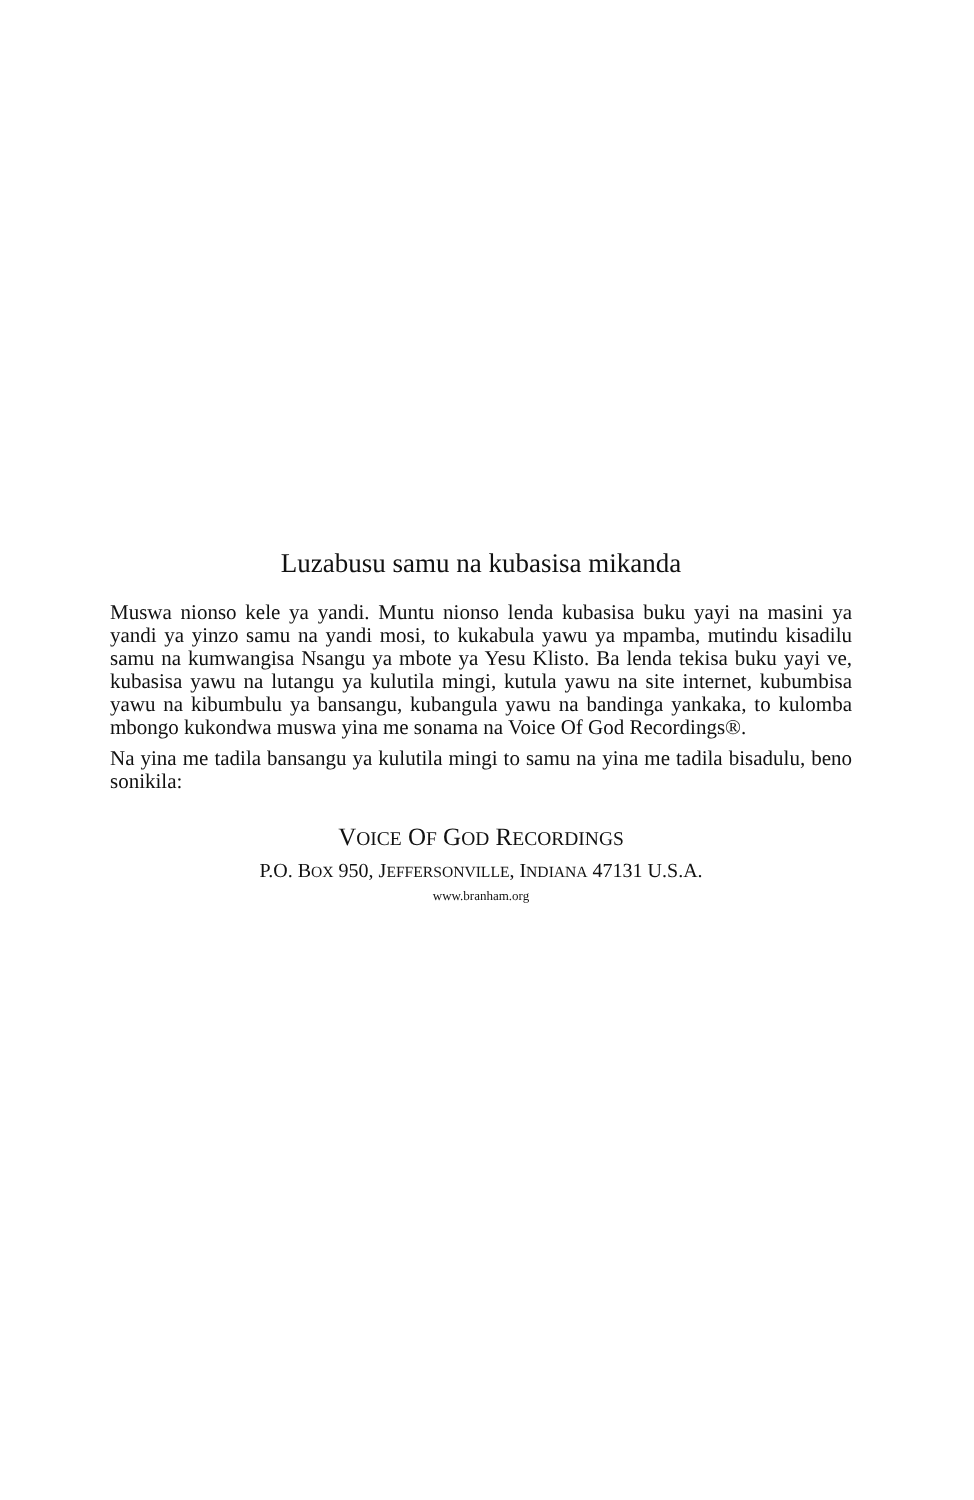Luzabusu samu na kubasisa mikanda
Muswa nionso kele ya yandi. Muntu nionso lenda kubasisa buku yayi na masini ya yandi ya yinzo samu na yandi mosi, to kukabula yawu ya mpamba, mutindu kisadilu samu na kumwangisa Nsangu ya mbote ya Yesu Klisto. Ba lenda tekisa buku yayi ve, kubasisa yawu na lutangu ya kulutila mingi, kutula yawu na site internet, kubumbisa yawu na kibumbulu ya bansangu, kubangula yawu na bandinga yankaka, to kulomba mbongo kukondwa muswa yina me sonama na Voice Of God Recordings®.
Na yina me tadila bansangu ya kulutila mingi to samu na yina me tadila bisadulu, beno sonikila:
VOICE OF GOD RECORDINGS
P.O. BOX 950, JEFFERSONVILLE, INDIANA 47131 U.S.A.
www.branham.org